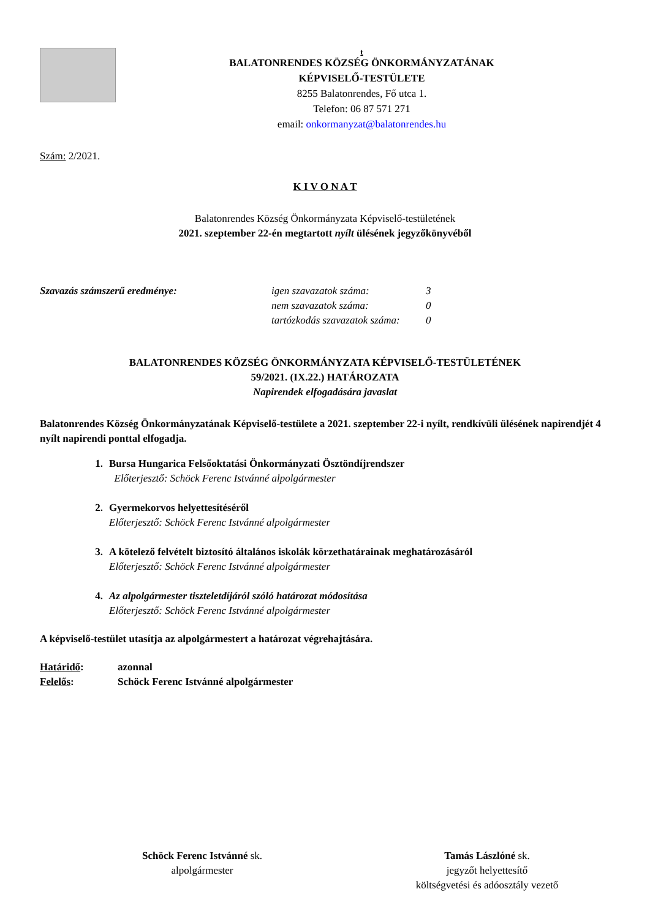t
BALATONRENDES KÖZSÉG ÖNKORMÁNYZATÁNAK
KÉPVISELŐ-TESTÜLETE
8255 Balatonrendes, Fő utca 1.
Telefon: 06 87 571 271
email: onkormanyzat@balatonrendes.hu
Szám: 2/2021.
K I V O N A T
Balatonrendes Község Önkormányzata Képviselő-testületének
2021. szeptember 22-én megtartott nyílt ülésének jegyzőkönyvéből
Szavazás számszerű eredménye: igen szavazatok száma:
nem szavazatok száma:
tartózkodás szavazatok száma:
3
0
0
BALATONRENDES KÖZSÉG ÖNKORMÁNYZATA KÉPVISELŐ-TESTÜLETÉNEK
59/2021. (IX.22.) HATÁROZATA
Napirendek elfogadására javaslat
Balatonrendes Község Önkormányzatának Képviselő-testülete a 2021. szeptember 22-i nyílt, rendkívüli ülésének napirendjét 4 nyílt napirendi ponttal elfogadja.
1. Bursa Hungarica Felsőoktatási Önkormányzati Ösztöndíjrendszer
Előterjesztő: Schöck Ferenc Istvánné alpolgármester
2. Gyermekorvos helyettesítéséről
Előterjesztő: Schöck Ferenc Istvánné alpolgármester
3. A kötelező felvételt biztosító általános iskolák körzethatárainak meghatározásáról
Előterjesztő: Schöck Ferenc Istvánné alpolgármester
4. Az alpolgármester tiszteletdíjáról szóló határozat módosítása
Előterjesztő: Schöck Ferenc Istvánné alpolgármester
A képviselő-testület utasítja az alpolgármestert a határozat végrehajtására.
Határidő: azonnal
Felelős: Schöck Ferenc Istvánné alpolgármester
Schöck Ferenc Istvánné sk.
alpolgármester
Tamás Lászlóné sk.
jegyzőt helyettesítő
költségvetési és adóosztály vezető